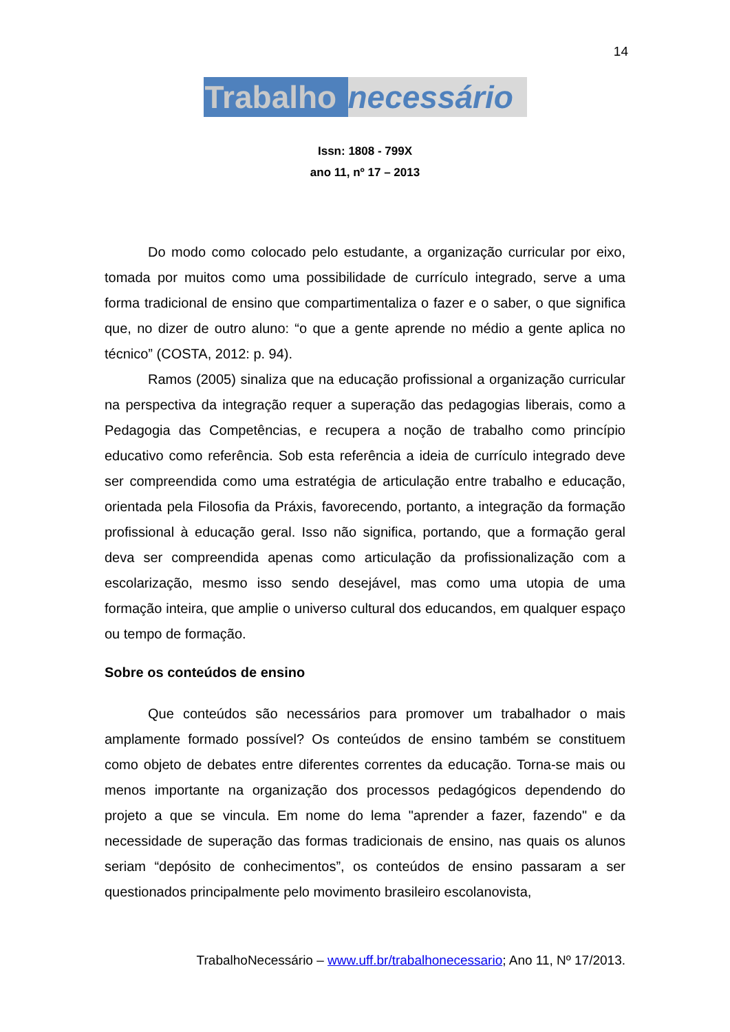14
Trabalho necessário
Issn: 1808 - 799X
ano 11, nº 17 – 2013
Do modo como colocado pelo estudante, a organização curricular por eixo, tomada por muitos como uma possibilidade de currículo integrado, serve a uma forma tradicional de ensino que compartimentaliza o fazer e o saber, o que significa que, no dizer de outro aluno: “o que a gente aprende no médio a gente aplica no técnico” (COSTA, 2012: p. 94).
Ramos (2005) sinaliza que na educação profissional a organização curricular na perspectiva da integração requer a superação das pedagogias liberais, como a Pedagogia das Competências, e recupera a noção de trabalho como princípio educativo como referência. Sob esta referência a ideia de currículo integrado deve ser compreendida como uma estratégia de articulação entre trabalho e educação, orientada pela Filosofia da Práxis, favorecendo, portanto, a integração da formação profissional à educação geral. Isso não significa, portando, que a formação geral deva ser compreendida apenas como articulação da profissionalização com a escolarização, mesmo isso sendo desejável, mas como uma utopia de uma formação inteira, que amplie o universo cultural dos educandos, em qualquer espaço ou tempo de formação.
Sobre os conteúdos de ensino
Que conteúdos são necessários para promover um trabalhador o mais amplamente formado possível? Os conteúdos de ensino também se constituem como objeto de debates entre diferentes correntes da educação. Torna-se mais ou menos importante na organização dos processos pedagógicos dependendo do projeto a que se vincula. Em nome do lema "aprender a fazer, fazendo" e da necessidade de superação das formas tradicionais de ensino, nas quais os alunos seriam “depósito de conhecimentos”, os conteúdos de ensino passaram a ser questionados principalmente pelo movimento brasileiro escolanovista,
TrabalhoNecessário – www.uff.br/trabalhonecessario; Ano 11, Nº 17/2013.